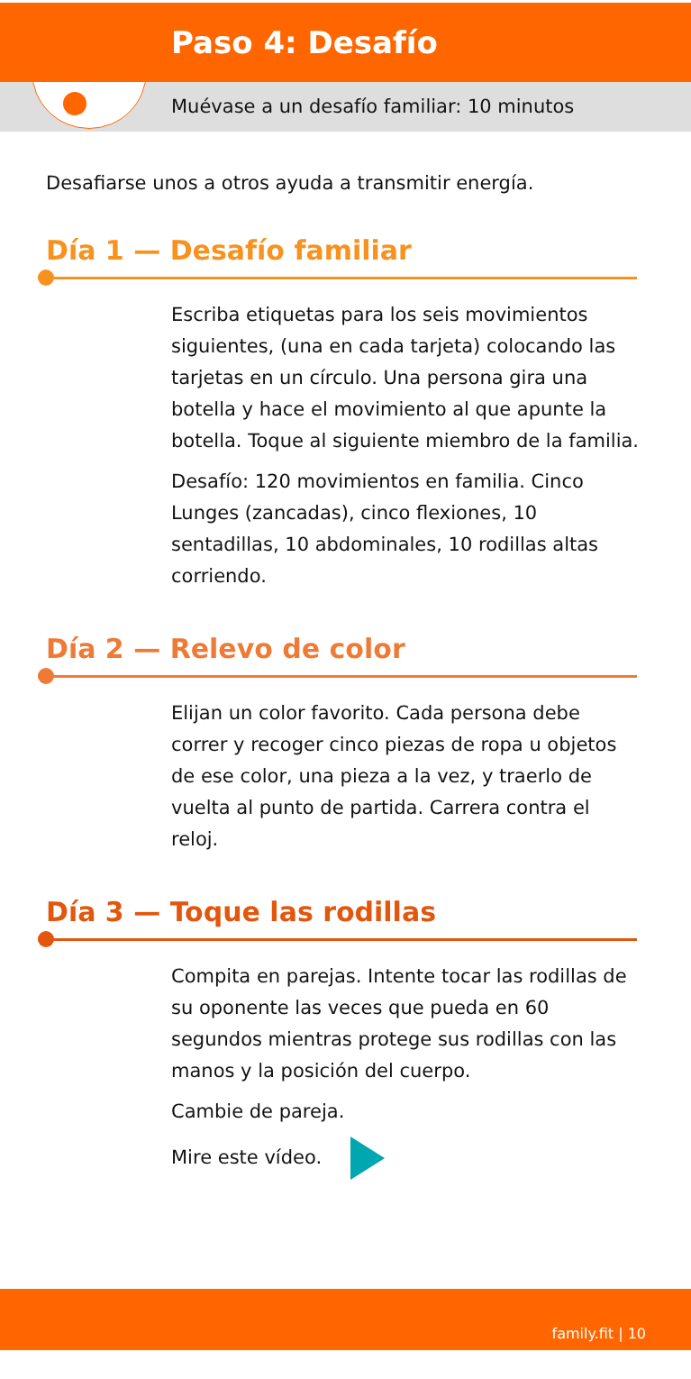Paso 4: Desafío
Muévase a un desafío familiar: 10 minutos
Desafiarse unos a otros ayuda a transmitir energía.
Día 1 — Desafío familiar
Escriba etiquetas para los seis movimientos siguientes, (una en cada tarjeta) colocando las tarjetas en un círculo. Una persona gira una botella y hace el movimiento al que apunte la botella. Toque al siguiente miembro de la familia.
Desafío: 120 movimientos en familia. Cinco Lunges (zancadas), cinco flexiones, 10 sentadillas, 10 abdominales, 10 rodillas altas corriendo.
Día 2 — Relevo de color
Elijan un color favorito. Cada persona debe correr y recoger cinco piezas de ropa u objetos de ese color, una pieza a la vez, y traerlo de vuelta al punto de partida. Carrera contra el reloj.
Día 3 — Toque las rodillas
Compita en parejas. Intente tocar las rodillas de su oponente las veces que pueda en 60 segundos mientras protege sus rodillas con las manos y la posición del cuerpo.
Cambie de pareja.
Mire este vídeo.
family.fit | 10